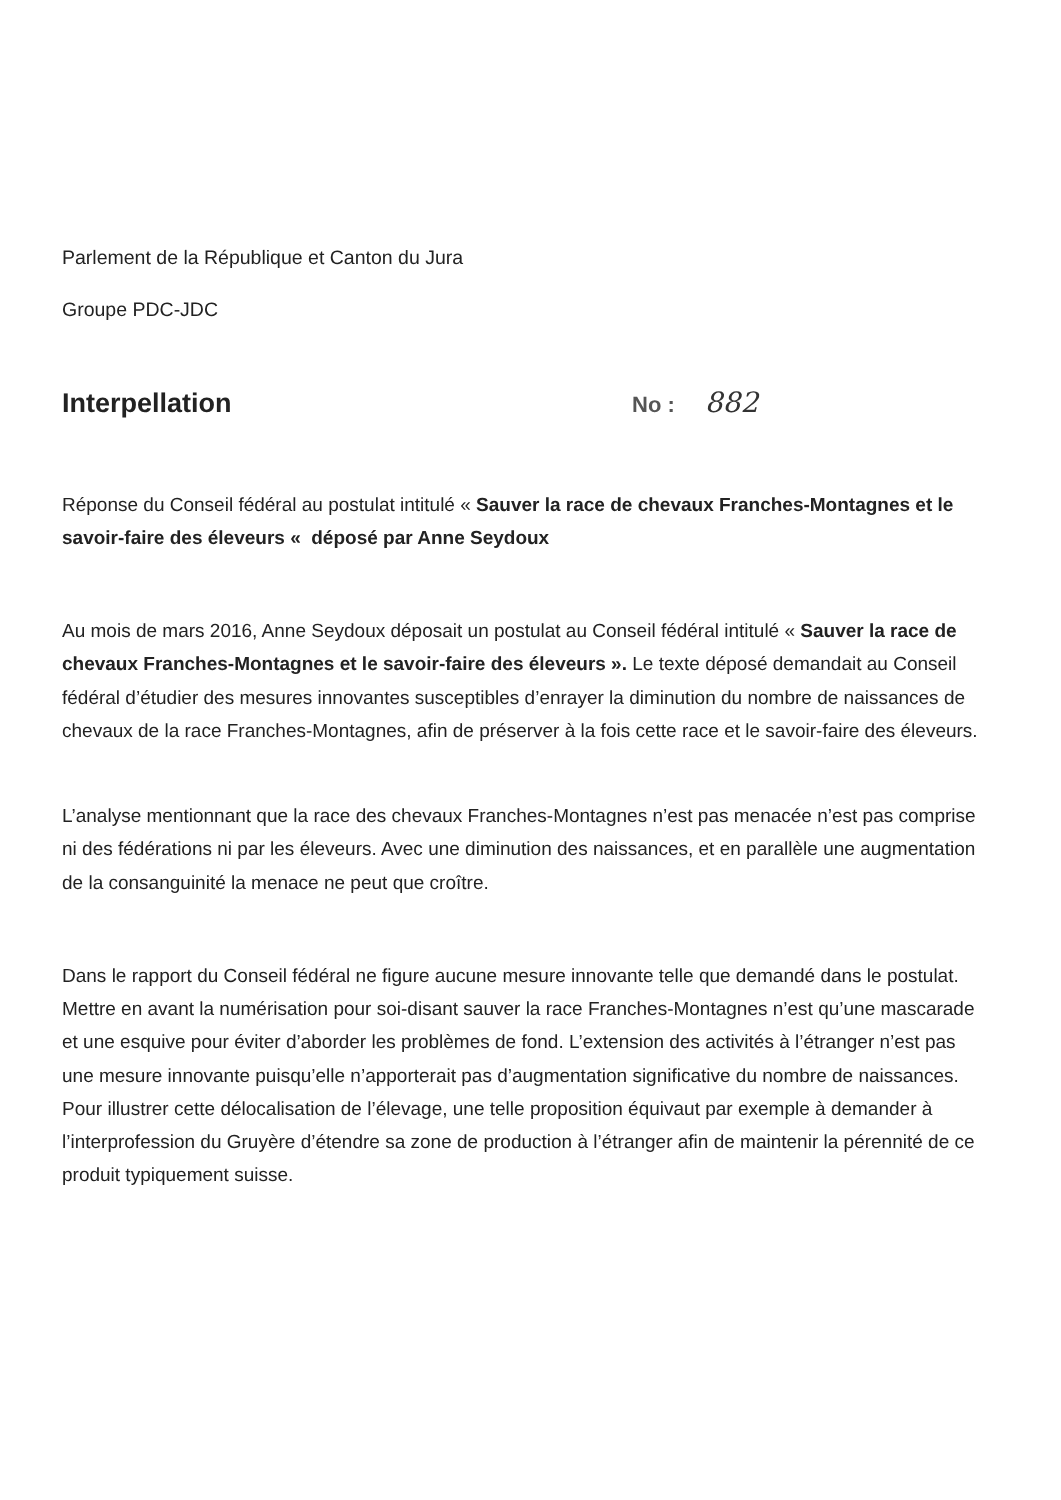Parlement de la République et Canton du Jura
Groupe PDC-JDC
Interpellation
No : 882
Réponse du Conseil fédéral au postulat intitulé « Sauver la race de chevaux Franches-Montagnes et le savoir-faire des éleveurs « déposé par Anne Seydoux
Au mois de mars 2016, Anne Seydoux déposait un postulat au Conseil fédéral intitulé « Sauver la race de chevaux Franches-Montagnes et le savoir-faire des éleveurs ». Le texte déposé demandait au Conseil fédéral d’étudier des mesures innovantes susceptibles d’enrayer la diminution du nombre de naissances de chevaux de la race Franches-Montagnes, afin de préserver à la fois cette race et le savoir-faire des éleveurs.
L’analyse mentionnant que la race des chevaux Franches-Montagnes n’est pas menacée n’est pas comprise ni des fédérations ni par les éleveurs. Avec une diminution des naissances, et en parallèle une augmentation de la consanguinité la menace ne peut que croître.
Dans le rapport du Conseil fédéral ne figure aucune mesure innovante telle que demandé dans le postulat. Mettre en avant la numérisation pour soi-disant sauver la race Franches-Montagnes n’est qu’une mascarade et une esquive pour éviter d’aborder les problèmes de fond. L’extension des activités à l’étranger n’est pas une mesure innovante puisqu’elle n’apporterait pas d’augmentation significative du nombre de naissances. Pour illustrer cette délocalisation de l’élevage, une telle proposition équivaut par exemple à demander à l’interprofession du Gruyère d’étendre sa zone de production à l’étranger afin de maintenir la pérennité de ce produit typiquement suisse.